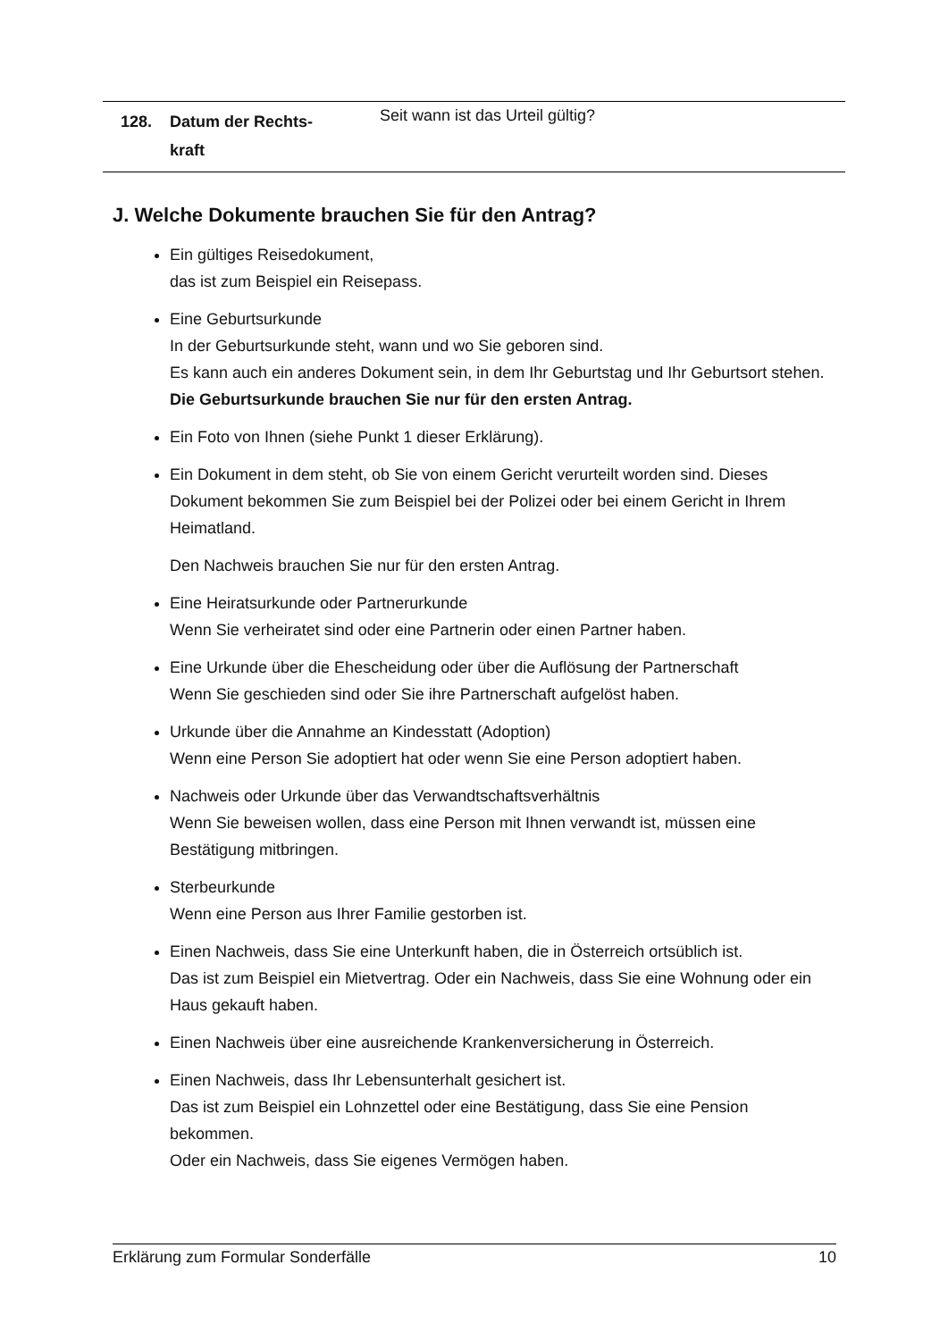| 128. | Datum der Rechts- kraft | Seit wann ist das Urteil gültig? |
J. Welche Dokumente brauchen Sie für den Antrag?
Ein gültiges Reisedokument,
das ist zum Beispiel ein Reisepass.
Eine Geburtsurkunde
In der Geburtsurkunde steht, wann und wo Sie geboren sind.
Es kann auch ein anderes Dokument sein, in dem Ihr Geburtstag und Ihr Geburtsort stehen.
Die Geburtsurkunde brauchen Sie nur für den ersten Antrag.
Ein Foto von Ihnen (siehe Punkt 1 dieser Erklärung).
Ein Dokument in dem steht, ob Sie von einem Gericht verurteilt worden sind. Dieses Dokument bekommen Sie zum Beispiel bei der Polizei oder bei einem Gericht in Ihrem Heimatland.
Den Nachweis brauchen Sie nur für den ersten Antrag.
Eine Heiratsurkunde oder Partnerurkunde
Wenn Sie verheiratet sind oder eine Partnerin oder einen Partner haben.
Eine Urkunde über die Ehescheidung oder über die Auflösung der Partnerschaft
Wenn Sie geschieden sind oder Sie ihre Partnerschaft aufgelöst haben.
Urkunde über die Annahme an Kindesstatt (Adoption)
Wenn eine Person Sie adoptiert hat oder wenn Sie eine Person adoptiert haben.
Nachweis oder Urkunde über das Verwandtschaftsverhältnis
Wenn Sie beweisen wollen, dass eine Person mit Ihnen verwandt ist, müssen eine Bestätigung mitbringen.
Sterbeurkunde
Wenn eine Person aus Ihrer Familie gestorben ist.
Einen Nachweis, dass Sie eine Unterkunft haben, die in Österreich ortsüblich ist.
Das ist zum Beispiel ein Mietvertrag. Oder ein Nachweis, dass Sie eine Wohnung oder ein Haus gekauft haben.
Einen Nachweis über eine ausreichende Krankenversicherung in Österreich.
Einen Nachweis, dass Ihr Lebensunterhalt gesichert ist.
Das ist zum Beispiel ein Lohnzettel oder eine Bestätigung, dass Sie eine Pension bekommen.
Oder ein Nachweis, dass Sie eigenes Vermögen haben.
Erklärung zum Formular Sonderfälle 10